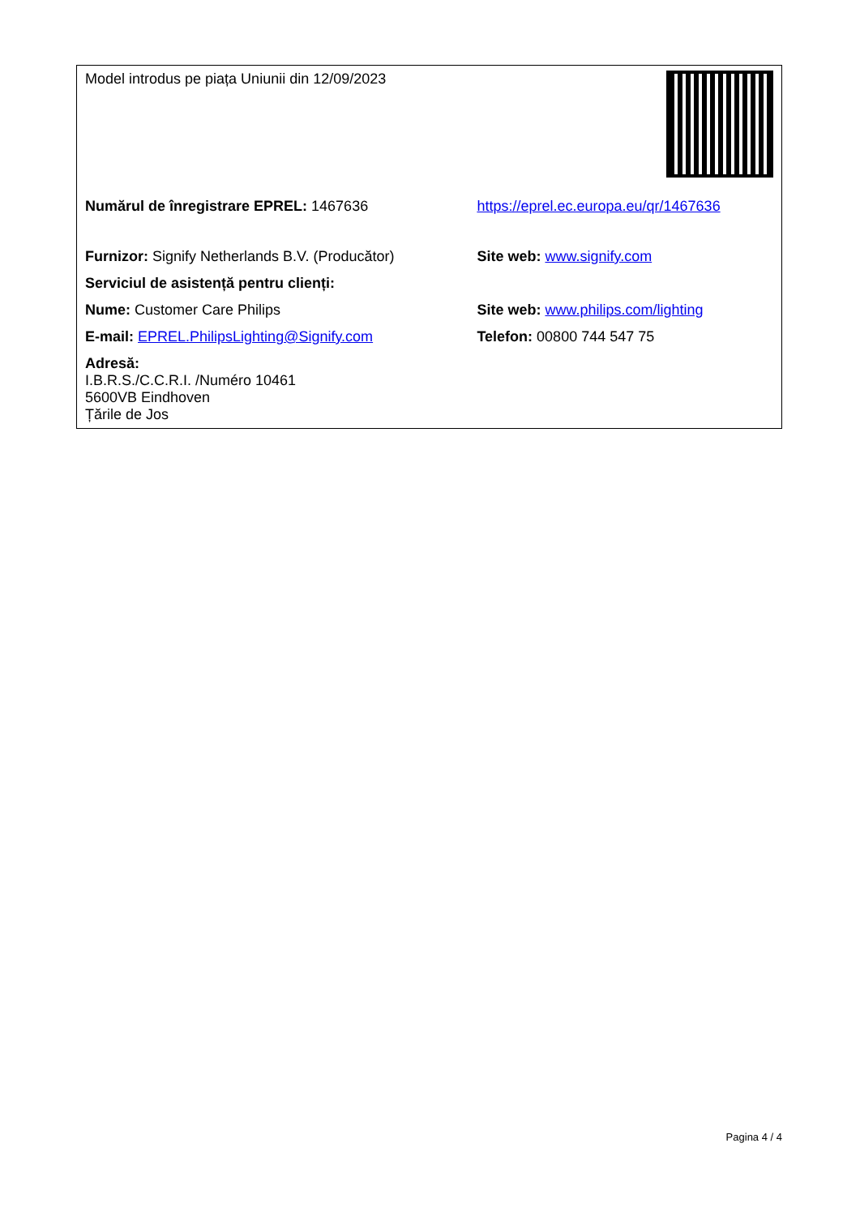| Model introdus pe piața Uniunii din 12/09/2023 | |
| Numărul de înregistrare EPREL: 1467636 | https://eprel.ec.europa.eu/qr/1467636 |
| Furnizor: Signify Netherlands B.V. (Producător) | Site web: www.signify.com |
| Serviciul de asistență pentru clienți: | |
| Nume: Customer Care Philips | Site web: www.philips.com/lighting |
| E-mail: EPREL.PhilipsLighting@Signify.com | Telefon: 00800 744 547 75 |
| Adresă: I.B.R.S./C.C.R.I. /Numéro 10461 5600VB Eindhoven Țările de Jos | |
Pagina 4 / 4